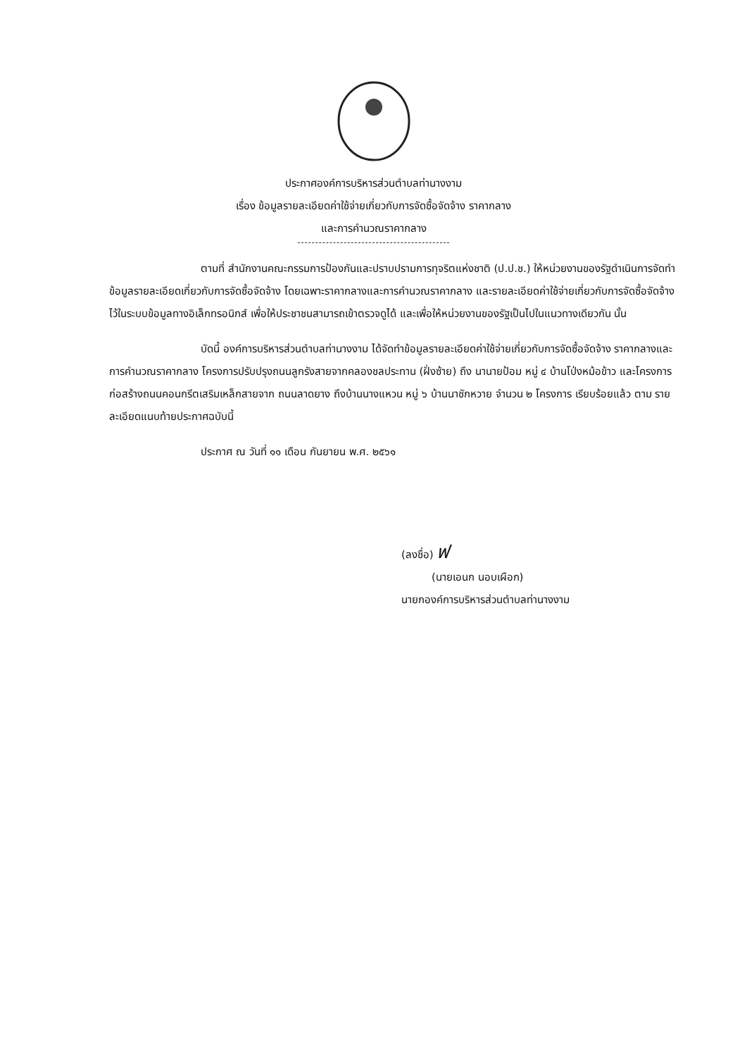ประกาศองค์การบริหารส่วนตำบลท่านางงาม
เรื่อง ข้อมูลรายละเอียดค่าใช้จ่ายเกี่ยวกับการจัดซื้อจัดจ้าง ราคากลาง
และการคำนวณราคากลาง
ตามที่ สำนักงานคณะกรรมการป้องกันและปราบปรามการทุจริตแห่งชาติ (ป.ป.ช.) ให้หน่วยงานของรัฐดำเนินการจัดทำข้อมูลรายละเอียดเกี่ยวกับการจัดซื้อจัดจ้าง โดยเฉพาะราคากลางและการคำนวณราคากลาง และรายละเอียดค่าใช้จ่ายเกี่ยวกับการจัดซื้อจัดจ้าง ไว้ในระบบข้อมูลทางอิเล็กทรอนิกส์ เพื่อให้ประชาชนสามารถเข้าตรวจดูได้ และเพื่อให้หน่วยงานของรัฐเป็นไปในแนวทางเดียวกัน นั้น
บัดนี้ องค์การบริหารส่วนตำบลท่านางงาม ได้จัดทำข้อมูลรายละเอียดค่าใช้จ่ายเกี่ยวกับการจัดซื้อจัดจ้าง ราคากลางและการคำนวณราคากลาง โครงการปรับปรุงถนนลูกรังสายจากคลองชลประทาน (ฝั่งซ้าย) ถึง นานายป้อม หมู่ ๔ บ้านโป่งหม้อข้าว และโครงการก่อสร้างถนนคอนกรีตเสริมเหล็กสายจาก ถนนลาดยาง ถึงบ้านนางแหวน หมู่ ๖ บ้านนาชักหวาย จำนวน ๒ โครงการ เรียบร้อยแล้ว ตาม รายละเอียดแนบท้ายประกาศฉบับนี้
ประกาศ ณ วันที่ ๑๑ เดือน กันยายน พ.ศ. ๒๕๖๑
(ลงชื่อ) ฟ
(นายเอนก นอบเผือก)
นายกองค์การบริหารส่วนตำบลท่านางงาม